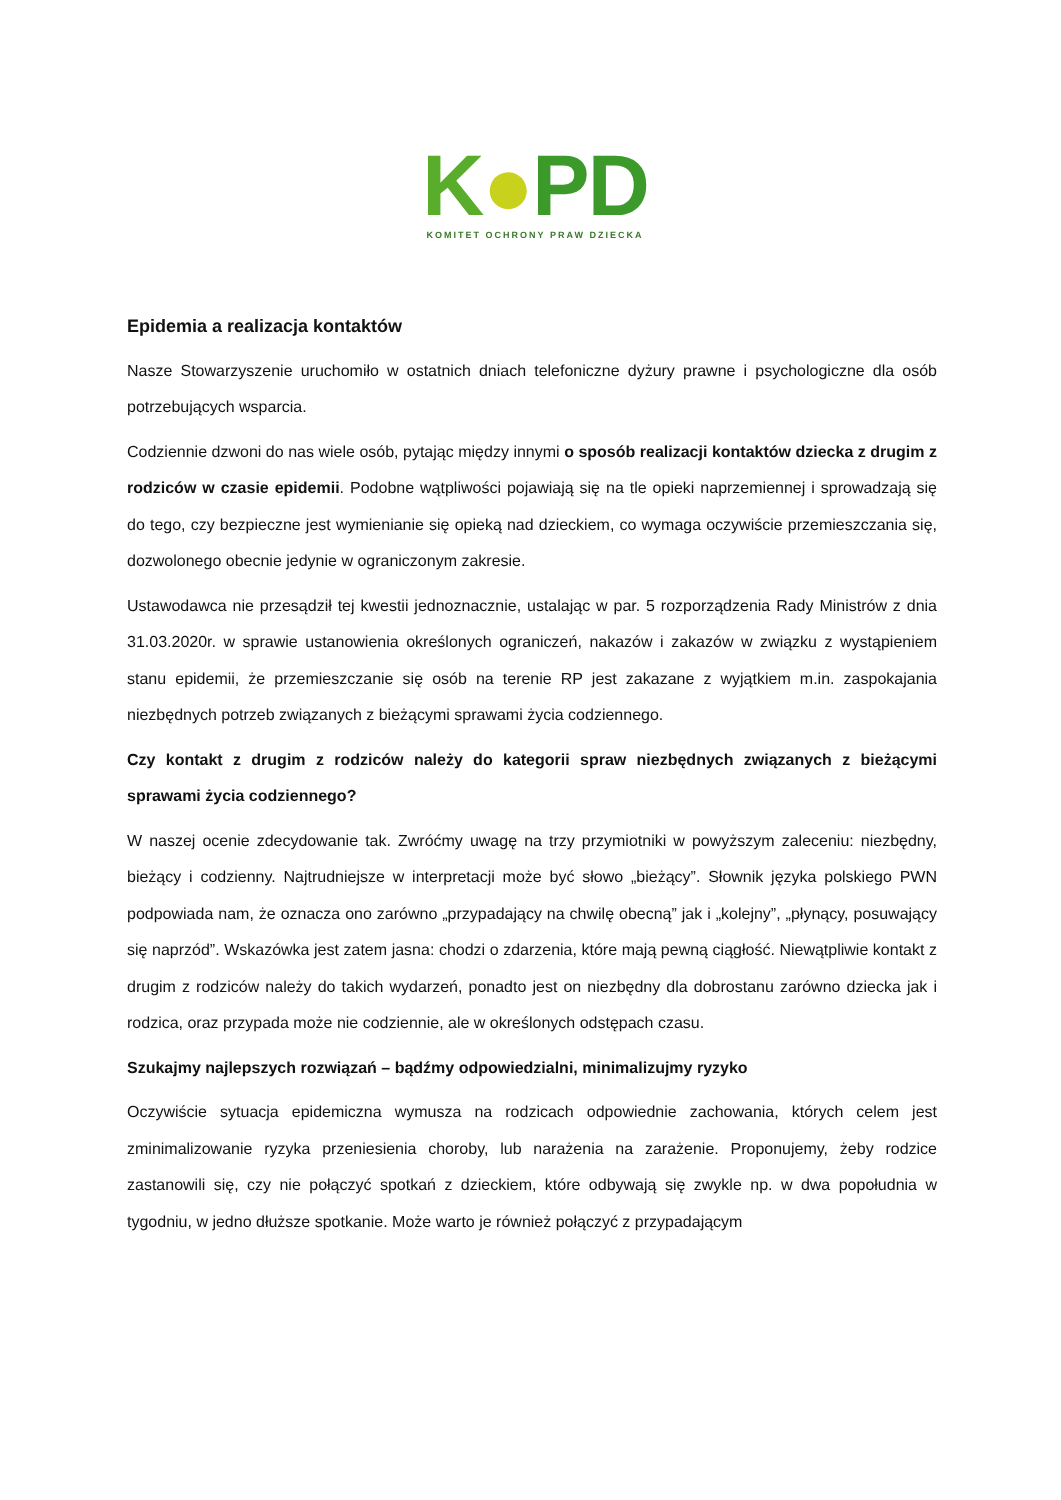K●PD
KOMITET OCHRONY PRAW DZIECKA
Epidemia a realizacja kontaktów
Nasze Stowarzyszenie uruchomiło w ostatnich dniach telefoniczne dyżury prawne i psychologiczne dla osób potrzebujących wsparcia.
Codziennie dzwoni do nas wiele osób, pytając między innymi o sposób realizacji kontaktów dziecka z drugim z rodziców w czasie epidemii. Podobne wątpliwości pojawiają się na tle opieki naprzemiennej i sprowadzają się do tego, czy bezpieczne jest wymienianie się opieką nad dzieckiem, co wymaga oczywiście przemieszczania się, dozwolonego obecnie jedynie w ograniczonym zakresie.
Ustawodawca nie przesądził tej kwestii jednoznacznie, ustalając w par. 5 rozporządzenia Rady Ministrów z dnia 31.03.2020r. w sprawie ustanowienia określonych ograniczeń, nakazów i zakazów w związku z wystąpieniem stanu epidemii, że przemieszczanie się osób na terenie RP jest zakazane z wyjątkiem m.in. zaspokajania niezbędnych potrzeb związanych z bieżącymi sprawami życia codziennego.
Czy kontakt z drugim z rodziców należy do kategorii spraw niezbędnych związanych z bieżącymi sprawami życia codziennego?
W naszej ocenie zdecydowanie tak. Zwróćmy uwagę na trzy przymiotniki w powyższym zaleceniu: niezbędny, bieżący i codzienny. Najtrudniejsze w interpretacji może być słowo „bieżący”. Słownik języka polskiego PWN podpowiada nam, że oznacza ono zarówno „przypadający na chwilę obecną” jak i „kolejny”, „płynący, posuwający się naprzód”. Wskazówka jest zatem jasna: chodzi o zdarzenia, które mają pewną ciągłość. Niewątpliwie kontakt z drugim z rodziców należy do takich wydarzeń, ponadto jest on niezbędny dla dobrostanu zarówno dziecka jak i rodzica, oraz przypada może nie codziennie, ale w określonych odstępach czasu.
Szukajmy najlepszych rozwiązań – bądźmy odpowiedzialni, minimalizujmy ryzyko
Oczywiście sytuacja epidemiczna wymusza na rodzicach odpowiednie zachowania, których celem jest zminimalizowanie ryzyka przeniesienia choroby, lub narażenia na zarażenie. Proponujemy, żeby rodzice zastanowili się, czy nie połączyć spotkań z dzieckiem, które odbywają się zwykle np. w dwa popołudnia w tygodniu, w jedno dłuższe spotkanie. Może warto je również połączyć z przypadającym